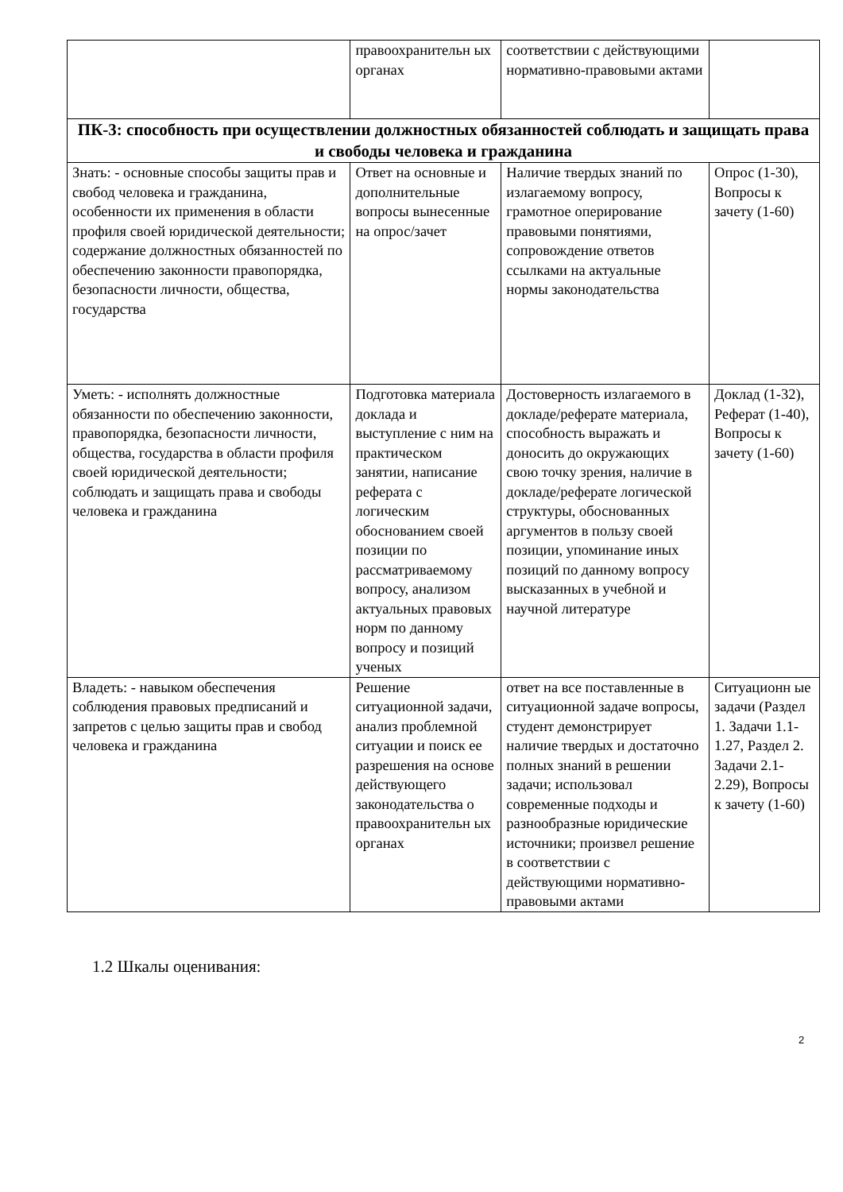| | правоохранительн ых органах | соответствии с действующими нормативно-правовыми актами | |
| ПК-3: способность при осуществлении должностных обязанностей соблюдать и защищать права и свободы человека и гражданина | | | |
| Знать: - основные способы защиты прав и свобод человека и гражданина, особенности их применения в области профиля своей юридической деятельности; содержание должностных обязанностей по обеспечению законности правопорядка, безопасности личности, общества, государства | Ответ на основные и дополнительные вопросы вынесенные на опрос/зачет | Наличие твердых знаний по излагаемому вопросу, грамотное оперирование правовыми понятиями, сопровождение ответов ссылками на актуальные нормы законодательства | Опрос (1-30), Вопросы к зачету (1-60) |
| Уметь: - исполнять должностные обязанности по обеспечению законности, правопорядка, безопасности личности, общества, государства в области профиля своей юридической деятельности; соблюдать и защищать права и свободы человека и гражданина | Подготовка материала доклада и выступление с ним на практическом занятии, написание реферата с логическим обоснованием своей позиции по рассматриваемому вопросу, анализом актуальных правовых норм по данному вопросу и позиций ученых | Достоверность излагаемого в докладе/реферате материала, способность выражать и доносить до окружающих свою точку зрения, наличие в докладе/реферате логической структуры, обоснованных аргументов в пользу своей позиции, упоминание иных позиций по данному вопросу высказанных в учебной и научной литературе | Доклад (1-32), Реферат (1-40), Вопросы к зачету (1-60) |
| Владеть: - навыком обеспечения соблюдения правовых предписаний и запретов с целью защиты прав и свобод человека и гражданина | Решение ситуационной задачи, анализ проблемной ситуации и поиск ее разрешения на основе действующего законодательства о правоохранительн ых органах | ответ на все поставленные в ситуационной задаче вопросы, студент демонстрирует наличие твердых и достаточно полных знаний в решении задачи; использовал современные подходы и разнообразные юридические источники; произвел решение в соответствии с действующими нормативно-правовыми актами | Ситуационн ые задачи (Раздел 1. Задачи 1.1-1.27, Раздел 2. Задачи 2.1-2.29), Вопросы к зачету (1-60) |
1.2 Шкалы оценивания:
2